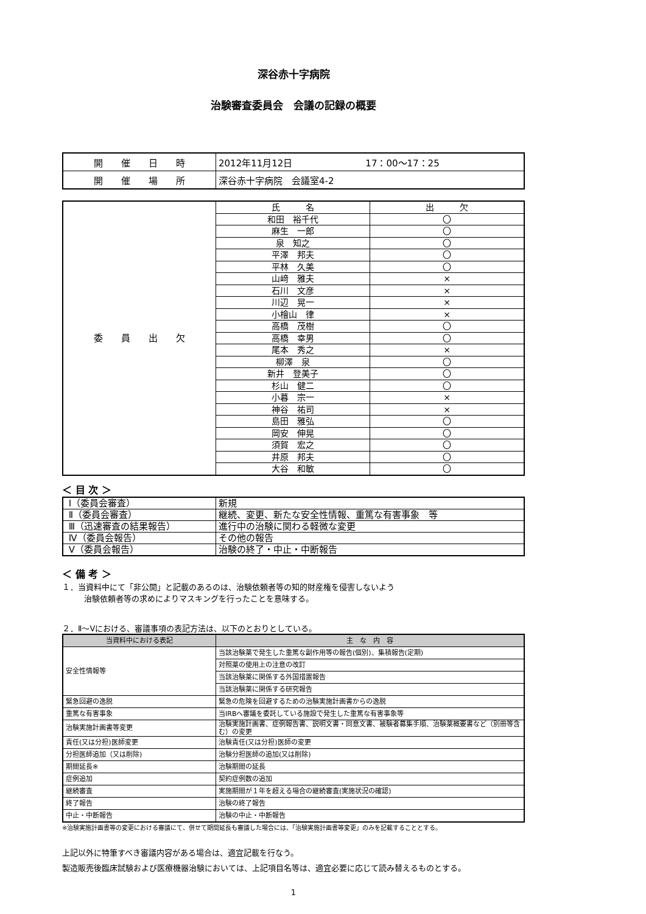深谷赤十字病院
治験審査委員会　会議の記録の概要
| 開 催 日 時 | 2012年11月12日 17：00～17：25 |
| 開 催 場 所 | 深谷赤十字病院 会議室4-2 |
| 委 員 出 欠 | 氏 名 | 出 欠 |
| | 和田 裕千代 | 〇 |
| | 麻生 一郎 | 〇 |
| | 泉 知之 | 〇 |
| | 平澤 邦夫 | 〇 |
| | 平林 久美 | 〇 |
| | 山﨑 雅夫 | × |
| | 石川 文彦 | × |
| | 川辺 晃一 | × |
| | 小檜山 律 | × |
| | 高橋 茂樹 | 〇 |
| | 高橋 幸男 | 〇 |
| | 尾本 秀之 | × |
| | 柳澤 泉 | 〇 |
| | 新井 登美子 | 〇 |
| | 杉山 健二 | 〇 |
| | 小暮 宗一 | × |
| | 神谷 祐司 | × |
| | 島田 雅弘 | 〇 |
| | 岡安 伸晃 | 〇 |
| | 須賀 宏之 | 〇 |
| | 井原 邦夫 | 〇 |
| | 大谷 和敏 | 〇 |
＜ 目 次 ＞
| Ⅰ（委員会審査） | 新規 |
| Ⅱ（委員会審査） | 継続、変更、新たな安全性情報、重篤な有害事象 等 |
| Ⅲ（迅速審査の結果報告） | 進行中の治験に関わる軽微な変更 |
| Ⅳ（委員会報告） | その他の報告 |
| Ⅴ（委員会報告） | 治験の終了・中止・中断報告 |
＜ 備 考 ＞
１．当資料中にて「非公開」と記載のあるのは、治験依頼者等の知的財産権を侵害しないよう
治験依頼者等の求めによりマスキングを行ったことを意味する。
２．Ⅱ～Ⅴにおける、審議事項の表記方法は、以下のとおりとしている。
| 当資料中における表記 | 主 な 内 容 |
| --- | --- |
| 安全性情報等 | 当該治験薬で発生した重篤な副作用等の報告(個別)、集積報告(定期) |
| | 対照薬の使用上の注意の改訂 |
| | 当該治験薬に関係する外国措置報告 |
| | 当該治験薬に関係する研究報告 |
| 緊急回避の逸脱 | 緊急の危険を回避するための治験実施計画書からの逸脱 |
| 重篤な有害事象 | 当IRBへ審議を委託している施設で発生した重篤な有害事象等 |
| 治験実施計画書等変更 | 治験実施計画書、症例報告書、説明文書・同意文書、被験者募集手順、治験薬概要書など（別冊等含む）の変更 |
| 責任(又は分担)医師変更 | 治験責任(又は分担)医師の変更 |
| 分担医師追加（又は削除) | 治験分担医師の追加(又は削除) |
| 期間延長※ | 治験期間の延長 |
| 症例追加 | 契約症例数の追加 |
| 継続審査 | 実施期間が１年を超える場合の継続審査(実施状況の確認) |
| 終了報告 | 治験の終了報告 |
| 中止・中断報告 | 治験の中止・中断報告 |
※治験実施計画書等の変更における審議にて、併せて期間延長も審議した場合には、「治験実施計画書等変更」のみを記載することとする。
上記以外に特筆すべき審議内容がある場合は、適宜記載を行なう。
製造販売後臨床試験および医療機器治験においては、上記項目名等は、適宜必要に応じて読み替えるものとする。
1